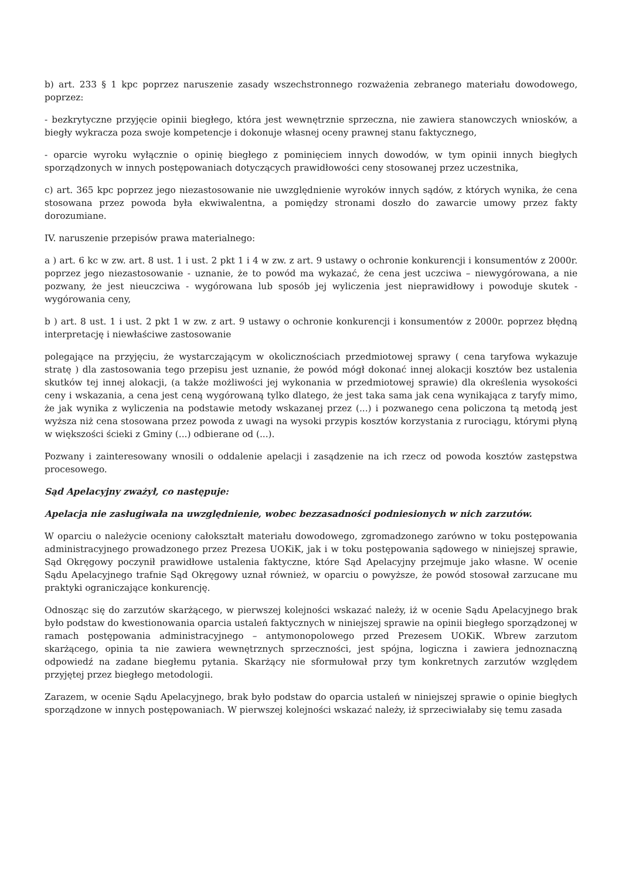b) art. 233 § 1 kpc poprzez naruszenie zasady wszechstronnego rozważenia zebranego materiału dowodowego, poprzez:
- bezkrytyczne przyjęcie opinii biegłego, która jest wewnętrznie sprzeczna, nie zawiera stanowczych wniosków, a biegły wykracza poza swoje kompetencje i dokonuje własnej oceny prawnej stanu faktycznego,
- oparcie wyroku wyłącznie o opinię biegłego z pominięciem innych dowodów, w tym opinii innych biegłych sporządzonych w innych postępowaniach dotyczących prawidłowości ceny stosowanej przez uczestnika,
c) art. 365 kpc poprzez jego niezastosowanie nie uwzględnienie wyroków innych sądów, z których wynika, że cena stosowana przez powoda była ekwiwalentna, a pomiędzy stronami doszło do zawarcie umowy przez fakty dorozumiane.
IV. naruszenie przepisów prawa materialnego:
a ) art. 6 kc w zw. art. 8 ust. 1 i ust. 2 pkt 1 i 4 w zw. z art. 9 ustawy o ochronie konkurencji i konsumentów z 2000r. poprzez jego niezastosowanie - uznanie, że to powód ma wykazać, że cena jest uczciwa – niewygórowana, a nie pozwany, że jest nieuczciwa - wygórowana lub sposób jej wyliczenia jest nieprawidłowy i powoduje skutek - wygórowania ceny,
b ) art. 8 ust. 1 i ust. 2 pkt 1 w zw. z art. 9 ustawy o ochronie konkurencji i konsumentów z 2000r. poprzez błędną interpretację i niewłaściwe zastosowanie
polegające na przyjęciu, że wystarczającym w okolicznościach przedmiotowej sprawy ( cena taryfowa wykazuje stratę ) dla zastosowania tego przepisu jest uznanie, że powód mógł dokonać innej alokacji kosztów bez ustalenia skutków tej innej alokacji, (a także możliwości jej wykonania w przedmiotowej sprawie) dla określenia wysokości ceny i wskazania, a cena jest ceną wygórowaną tylko dlatego, że jest taka sama jak cena wynikająca z taryfy mimo, że jak wynika z wyliczenia na podstawie metody wskazanej przez (...) i pozwanego cena policzona tą metodą jest wyższa niż cena stosowana przez powoda z uwagi na wysoki przypis kosztów korzystania z rurociągu, którymi płyną w większości ścieki z Gminy (...) odbierane od (...).
Pozwany i zainteresowany wnosili o oddalenie apelacji i zasądzenie na ich rzecz od powoda kosztów zastępstwa procesowego.
Sąd Apelacyjny zważył, co następuje:
Apelacja nie zasługiwała na uwzględnienie, wobec bezzasadności podniesionych w nich zarzutów.
W oparciu o należycie oceniony całokształt materiału dowodowego, zgromadzonego zarówno w toku postępowania administracyjnego prowadzonego przez Prezesa UOKiK, jak i w toku postępowania sądowego w niniejszej sprawie, Sąd Okręgowy poczynił prawidłowe ustalenia faktyczne, które Sąd Apelacyjny przejmuje jako własne. W ocenie Sądu Apelacyjnego trafnie Sąd Okręgowy uznał również, w oparciu o powyższe, że powód stosował zarzucane mu praktyki ograniczające konkurencję.
Odnosząc się do zarzutów skarżącego, w pierwszej kolejności wskazać należy, iż w ocenie Sądu Apelacyjnego brak było podstaw do kwestionowania oparcia ustaleń faktycznych w niniejszej sprawie na opinii biegłego sporządzonej w ramach postępowania administracyjnego – antymonopolowego przed Prezesem UOKiK. Wbrew zarzutom skarżącego, opinia ta nie zawiera wewnętrznych sprzeczności, jest spójna, logiczna i zawiera jednoznaczną odpowiedź na zadane biegłemu pytania. Skarżący nie sformułował przy tym konkretnych zarzutów względem przyjętej przez biegłego metodologii.
Zarazem, w ocenie Sądu Apelacyjnego, brak było podstaw do oparcia ustaleń w niniejszej sprawie o opinie biegłych sporządzone w innych postępowaniach. W pierwszej kolejności wskazać należy, iż sprzeciwiałaby się temu zasada